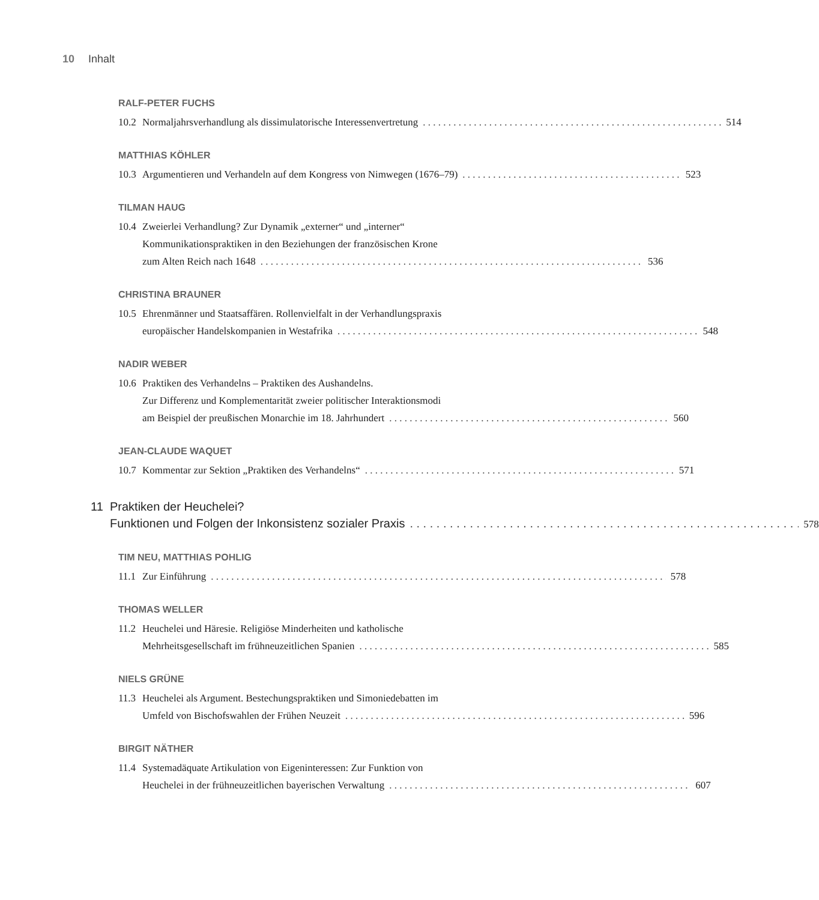10 Inhalt
RALF-PETER FUCHS
10.2
Normaljahrsverhandlung als dissimulatorische Interessenvertretung 514
MATTHIAS KÖHLER
10.3
Argumentieren und Verhandeln auf dem Kongress von Nimwegen (1676–79) 523
TILMAN HAUG
10.4
Zweierlei Verhandlung? Zur Dynamik „externer“ und „interner“Kommunikationspraktiken in den Beziehungen der französischen Krone
zum Alten Reich nach 1648 536
CHRISTINA BRAUNER
10.5
Ehrenmänner und Staatsaffären. Rollenvielfalt in der Verhandlungspraxis
europäischer Handelskompanien in Westafrika 548
NADIR WEBER
10.6
Praktiken des Verhandelns – Praktiken des Aushandelns.
Zur Differenz und Komplementarität zweier politischer Interaktionsmodi
am Beispiel der preußischen Monarchie im 18. Jahrhundert 560
JEAN-CLAUDE WAQUET
10.7
Kommentar zur Sektion „Praktiken des Verhandelns“ 571
11 Praktiken der Heuchelei?
Funktionen und Folgen der Inkonsistenz sozialer Praxis 578
TIM NEU, MATTHIAS POHLIG
11.1
Zur Einführung 578
THOMAS WELLER
11.2
Heuchelei und Häresie. Religiöse Minderheiten und katholische
Mehrheitsgesellschaft im frühneuzeitlichen Spanien 585
NIELS GRÜNE
11.3
Heuchelei als Argument. Bestechungspraktiken und Simoniedebatten im
Umfeld von Bischofswahlen der Frühen Neuzeit 596
BIRGIT NÄTHER
11.4
Systemadäquate Artikulation von Eigeninteressen: Zur Funktion von
Heuchelei in der frühneuzeitlichen bayerischen Verwaltung 607